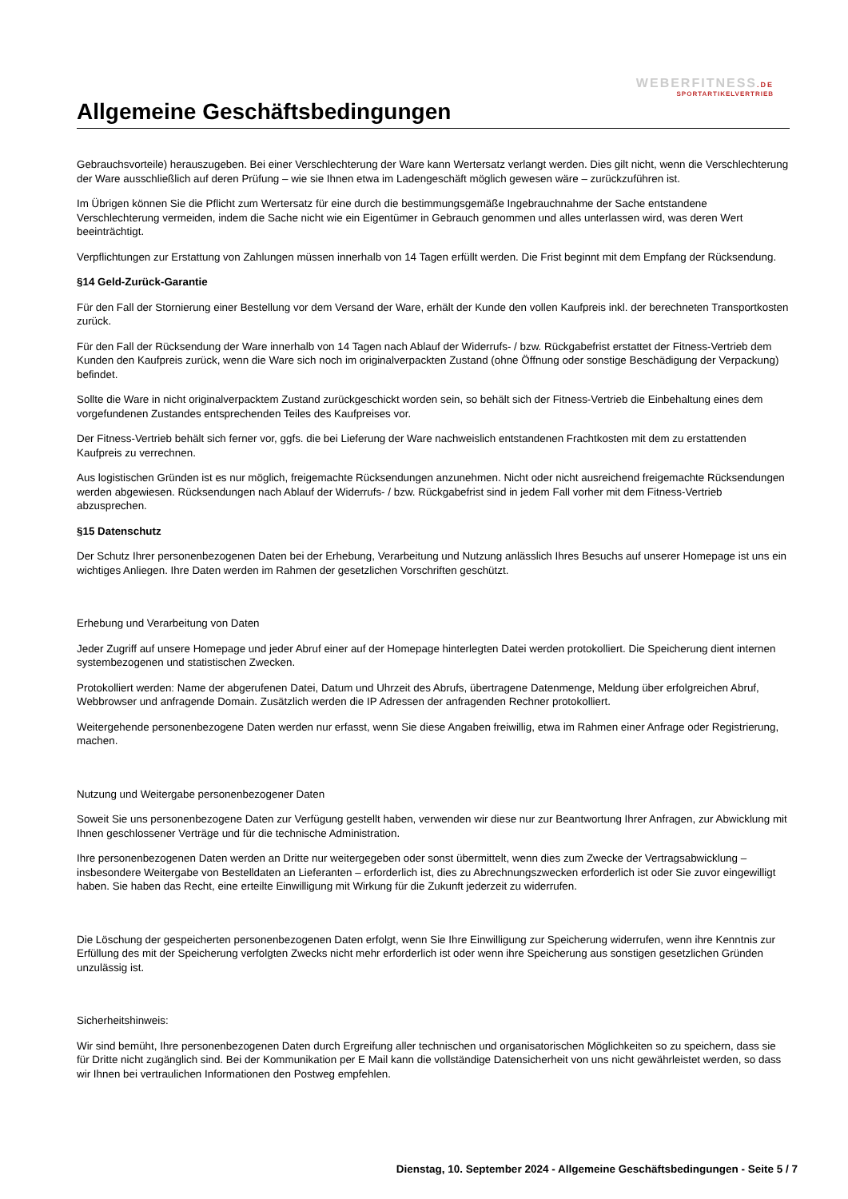WEBERFITNESS.DE
SPORTARTIKELVERTRIEB
Allgemeine Geschäftsbedingungen
Gebrauchsvorteile) herauszugeben. Bei einer Verschlechterung der Ware kann Wertersatz verlangt werden. Dies gilt nicht, wenn die Verschlechterung der Ware ausschließlich auf deren Prüfung – wie sie Ihnen etwa im Ladengeschäft möglich gewesen wäre – zurückzuführen ist.
Im Übrigen können Sie die Pflicht zum Wertersatz für eine durch die bestimmungsgemäße Ingebrauchnahme der Sache entstandene Verschlechterung vermeiden, indem die Sache nicht wie ein Eigentümer in Gebrauch genommen und alles unterlassen wird, was deren Wert beeinträchtigt.
Verpflichtungen zur Erstattung von Zahlungen müssen innerhalb von 14 Tagen erfüllt werden. Die Frist beginnt mit dem Empfang der Rücksendung.
§14 Geld-Zurück-Garantie
Für den Fall der Stornierung einer Bestellung vor dem Versand der Ware, erhält der Kunde den vollen Kaufpreis inkl. der berechneten Transportkosten zurück.
Für den Fall der Rücksendung der Ware innerhalb von 14 Tagen nach Ablauf der Widerrufs- / bzw. Rückgabefrist erstattet der Fitness-Vertrieb dem Kunden den Kaufpreis zurück, wenn die Ware sich noch im originalverpackten Zustand (ohne Öffnung oder sonstige Beschädigung der Verpackung) befindet.
Sollte die Ware in nicht originalverpacktem Zustand zurückgeschickt worden sein, so behält sich der Fitness-Vertrieb die Einbehaltung eines dem vorgefundenen Zustandes entsprechenden Teiles des Kaufpreises vor.
Der Fitness-Vertrieb behält sich ferner vor, ggfs. die bei Lieferung der Ware nachweislich entstandenen Frachtkosten mit dem zu erstattenden Kaufpreis zu verrechnen.
Aus logistischen Gründen ist es nur möglich, freigemachte Rücksendungen anzunehmen. Nicht oder nicht ausreichend freigemachte Rücksendungen werden abgewiesen. Rücksendungen nach Ablauf der Widerrufs- / bzw. Rückgabefrist sind in jedem Fall vorher mit dem Fitness-Vertrieb abzusprechen.
§15 Datenschutz
Der Schutz Ihrer personenbezogenen Daten bei der Erhebung, Verarbeitung und Nutzung anlässlich Ihres Besuchs auf unserer Homepage ist uns ein wichtiges Anliegen. Ihre Daten werden im Rahmen der gesetzlichen Vorschriften geschützt.
Erhebung und Verarbeitung von Daten
Jeder Zugriff auf unsere Homepage und jeder Abruf einer auf der Homepage hinterlegten Datei werden protokolliert. Die Speicherung dient internen systembezogenen und statistischen Zwecken.
Protokolliert werden: Name der abgerufenen Datei, Datum und Uhrzeit des Abrufs, übertragene Datenmenge, Meldung über erfolgreichen Abruf, Webbrowser und anfragende Domain. Zusätzlich werden die IP Adressen der anfragenden Rechner protokolliert.
Weitergehende personenbezogene Daten werden nur erfasst, wenn Sie diese Angaben freiwillig, etwa im Rahmen einer Anfrage oder Registrierung, machen.
Nutzung und Weitergabe personenbezogener Daten
Soweit Sie uns personenbezogene Daten zur Verfügung gestellt haben, verwenden wir diese nur zur Beantwortung Ihrer Anfragen, zur Abwicklung mit Ihnen geschlossener Verträge und für die technische Administration.
Ihre personenbezogenen Daten werden an Dritte nur weitergegeben oder sonst übermittelt, wenn dies zum Zwecke der Vertragsabwicklung – insbesondere Weitergabe von Bestelldaten an Lieferanten – erforderlich ist, dies zu Abrechnungszwecken erforderlich ist oder Sie zuvor eingewilligt haben. Sie haben das Recht, eine erteilte Einwilligung mit Wirkung für die Zukunft jederzeit zu widerrufen.
Die Löschung der gespeicherten personenbezogenen Daten erfolgt, wenn Sie Ihre Einwilligung zur Speicherung widerrufen, wenn ihre Kenntnis zur Erfüllung des mit der Speicherung verfolgten Zwecks nicht mehr erforderlich ist oder wenn ihre Speicherung aus sonstigen gesetzlichen Gründen unzulässig ist.
Sicherheitshinweis:
Wir sind bemüht, Ihre personenbezogenen Daten durch Ergreifung aller technischen und organisatorischen Möglichkeiten so zu speichern, dass sie für Dritte nicht zugänglich sind. Bei der Kommunikation per E Mail kann die vollständige Datensicherheit von uns nicht gewährleistet werden, so dass wir Ihnen bei vertraulichen Informationen den Postweg empfehlen.
Dienstag, 10. September 2024 - Allgemeine Geschäftsbedingungen - Seite 5 / 7